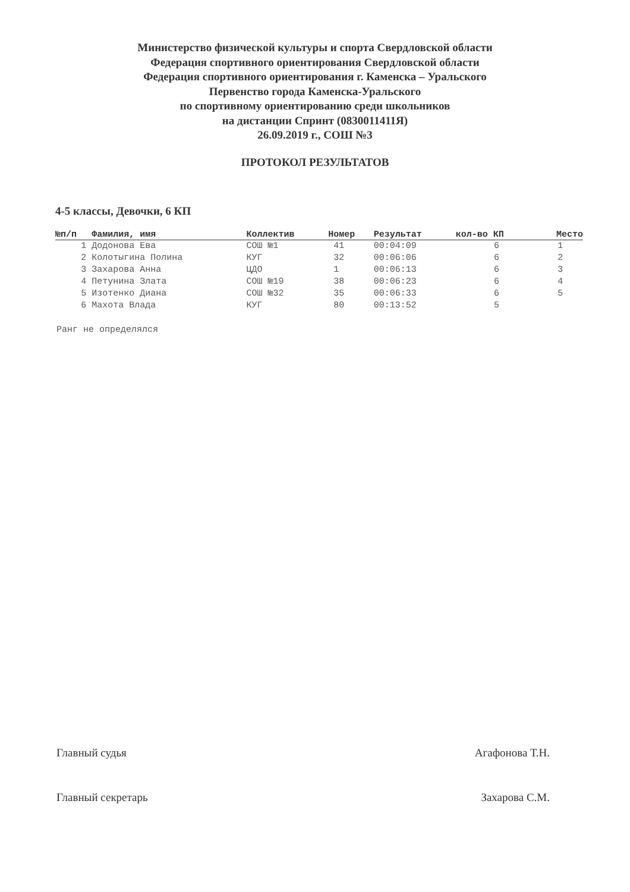Министерство физической культуры и спорта Свердловской области
Федерация спортивного ориентирования Свердловской области
Федерация спортивного ориентирования г. Каменска – Уральского
Первенство города Каменска-Уральского
по спортивному ориентированию среди школьников
на дистанции Спринт (0830011411Я)
26.09.2019 г., СОШ №3
ПРОТОКОЛ РЕЗУЛЬТАТОВ
4-5 классы, Девочки, 6 КП
| №п/п | Фамилия, имя | Коллектив | Номер | Результат | кол-во КП | Место |
| --- | --- | --- | --- | --- | --- | --- |
| 1 | Додонова Ева | СОШ №1 | 41 | 00:04:09 | 6 | 1 |
| 2 | Колотыгина Полина | КУГ | 32 | 00:06:06 | 6 | 2 |
| 3 | Захарова Анна | ЦДО | 1 | 00:06:13 | 6 | 3 |
| 4 | Петунина Злата | СОШ №19 | 38 | 00:06:23 | 6 | 4 |
| 5 | Изотенко Диана | СОШ №32 | 35 | 00:06:33 | 6 | 5 |
| 6 | Махота Влада | КУГ | 80 | 00:13:52 | 5 | |
Ранг не определялся
Главный судья Агафонова Т.Н.
Главный секретарь Захарова С.М.